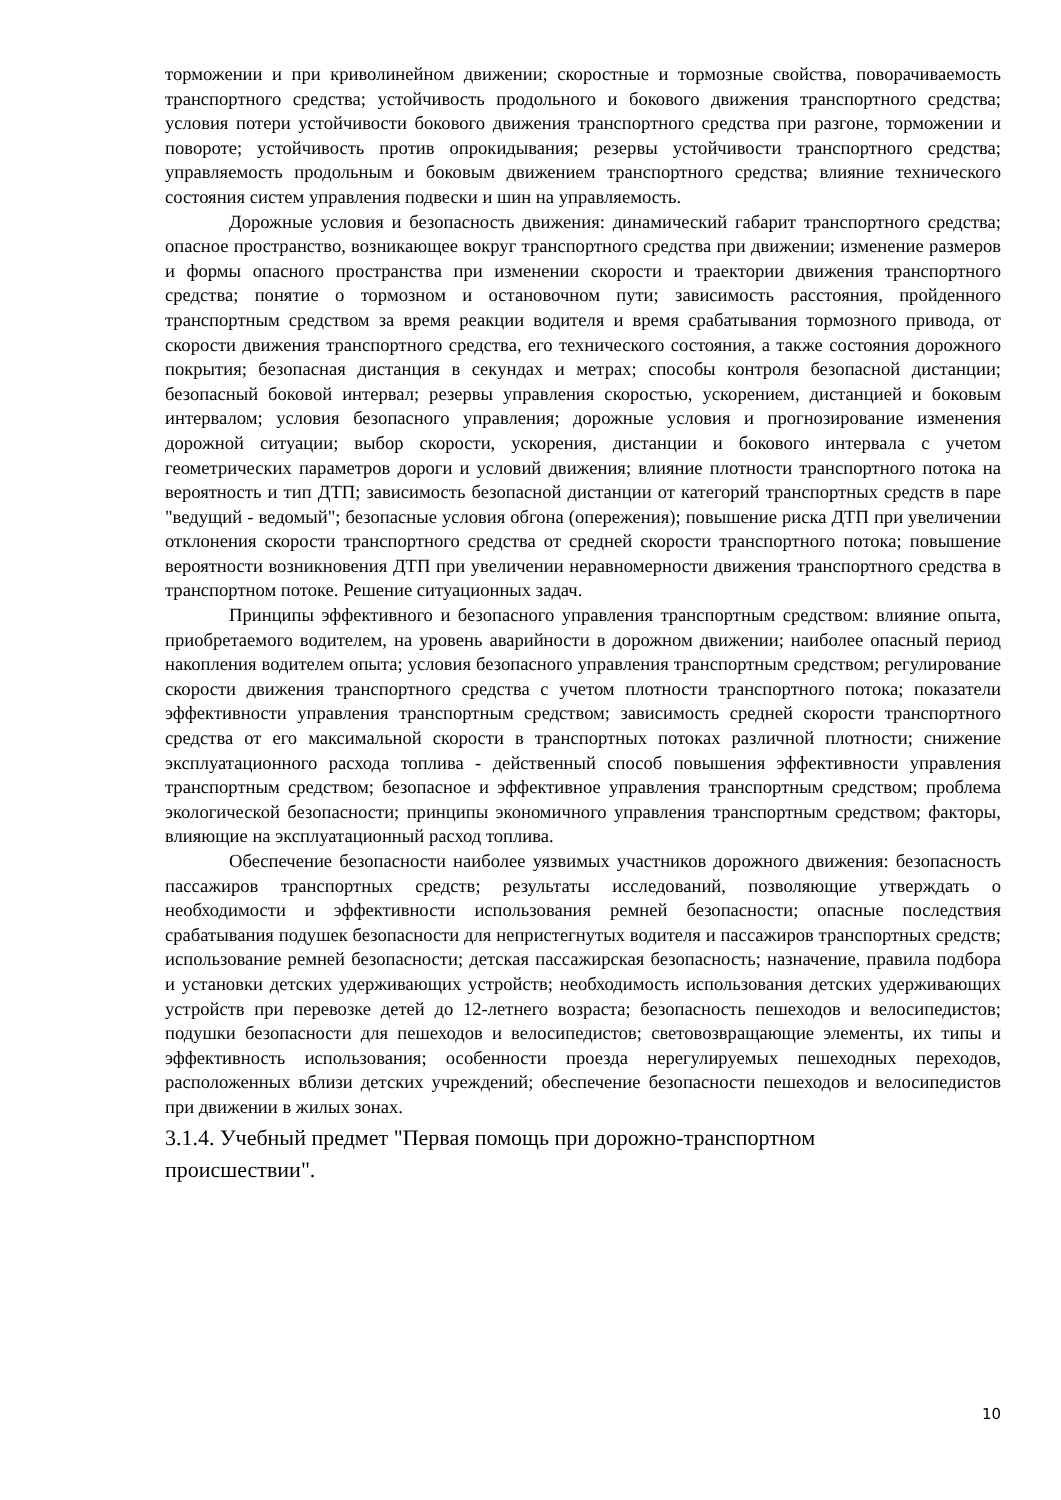торможении и при криволинейном движении; скоростные и тормозные свойства, поворачиваемость транспортного средства; устойчивость продольного и бокового движения транспортного средства; условия потери устойчивости бокового движения транспортного средства при разгоне, торможении и повороте; устойчивость против опрокидывания; резервы устойчивости транспортного средства; управляемость продольным и боковым движением транспортного средства; влияние технического состояния систем управления подвески и шин на управляемость.
Дорожные условия и безопасность движения: динамический габарит транспортного средства; опасное пространство, возникающее вокруг транспортного средства при движении; изменение размеров и формы опасного пространства при изменении скорости и траектории движения транспортного средства; понятие о тормозном и остановочном пути; зависимость расстояния, пройденного транспортным средством за время реакции водителя и время срабатывания тормозного привода, от скорости движения транспортного средства, его технического состояния, а также состояния дорожного покрытия; безопасная дистанция в секундах и метрах; способы контроля безопасной дистанции; безопасный боковой интервал; резервы управления скоростью, ускорением, дистанцией и боковым интервалом; условия безопасного управления; дорожные условия и прогнозирование изменения дорожной ситуации; выбор скорости, ускорения, дистанции и бокового интервала с учетом геометрических параметров дороги и условий движения; влияние плотности транспортного потока на вероятность и тип ДТП; зависимость безопасной дистанции от категорий транспортных средств в паре "ведущий - ведомый"; безопасные условия обгона (опережения); повышение риска ДТП при увеличении отклонения скорости транспортного средства от средней скорости транспортного потока; повышение вероятности возникновения ДТП при увеличении неравномерности движения транспортного средства в транспортном потоке. Решение ситуационных задач.
Принципы эффективного и безопасного управления транспортным средством: влияние опыта, приобретаемого водителем, на уровень аварийности в дорожном движении; наиболее опасный период накопления водителем опыта; условия безопасного управления транспортным средством; регулирование скорости движения транспортного средства с учетом плотности транспортного потока; показатели эффективности управления транспортным средством; зависимость средней скорости транспортного средства от его максимальной скорости в транспортных потоках различной плотности; снижение эксплуатационного расхода топлива - действенный способ повышения эффективности управления транспортным средством; безопасное и эффективное управления транспортным средством; проблема экологической безопасности; принципы экономичного управления транспортным средством; факторы, влияющие на эксплуатационный расход топлива.
Обеспечение безопасности наиболее уязвимых участников дорожного движения: безопасность пассажиров транспортных средств; результаты исследований, позволяющие утверждать о необходимости и эффективности использования ремней безопасности; опасные последствия срабатывания подушек безопасности для непристегнутых водителя и пассажиров транспортных средств; использование ремней безопасности; детская пассажирская безопасность; назначение, правила подбора и установки детских удерживающих устройств; необходимость использования детских удерживающих устройств при перевозке детей до 12-летнего возраста; безопасность пешеходов и велосипедистов; подушки безопасности для пешеходов и велосипедистов; световозвращающие элементы, их типы и эффективность использования; особенности проезда нерегулируемых пешеходных переходов, расположенных вблизи детских учреждений; обеспечение безопасности пешеходов и велосипедистов при движении в жилых зонах.
3.1.4. Учебный предмет "Первая помощь при дорожно-транспортном
происшествии".
10